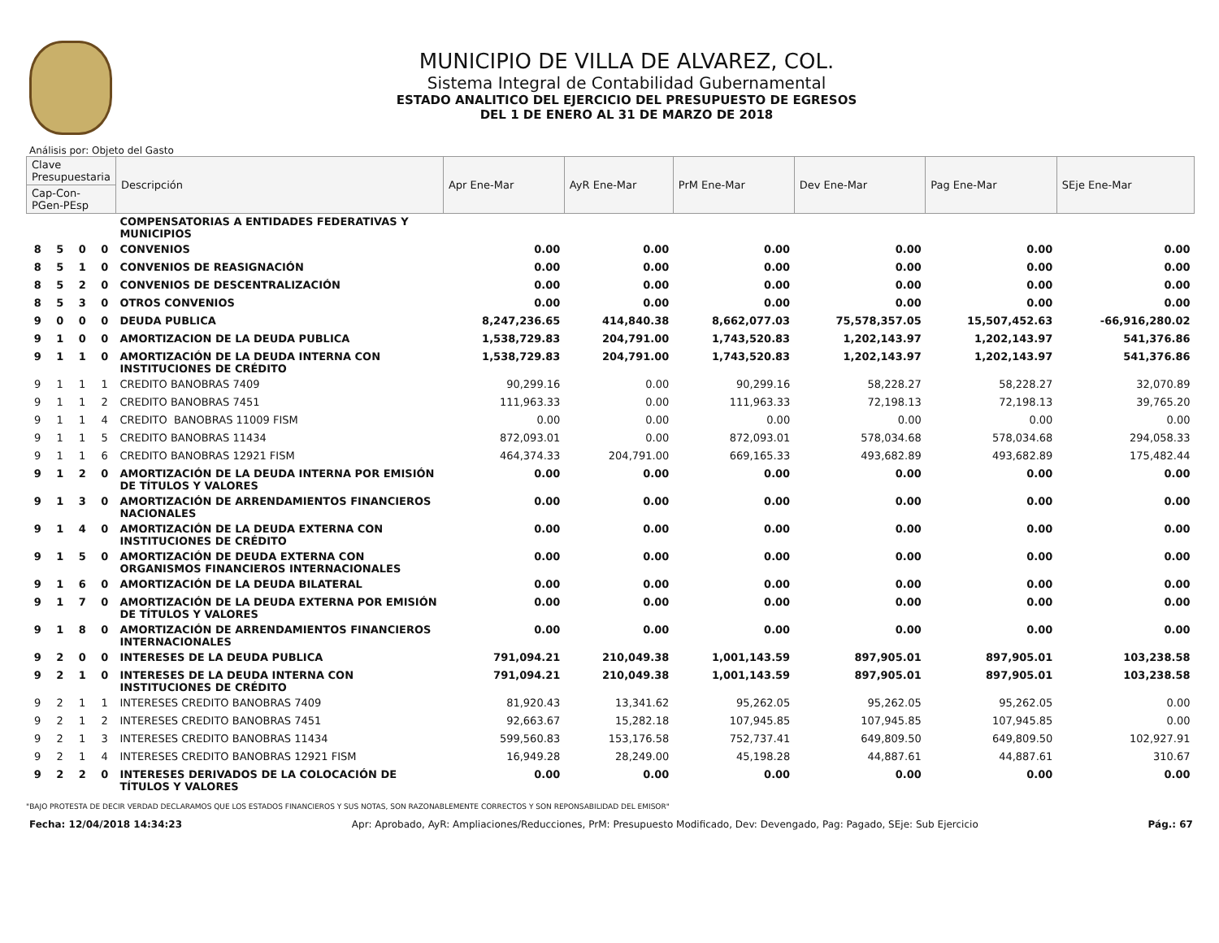MUNICIPIO DE VILLA DE ALVAREZ, COL.
Sistema Integral de Contabilidad Gubernamental
ESTADO ANALITICO DEL EJERCICIO DEL PRESUPUESTO DE EGRESOS
DEL 1 DE ENERO AL 31 DE MARZO DE 2018
Análisis por: Objeto del Gasto
| Clave Presupuestaria | | | | Descripción | Apr Ene-Mar | AyR Ene-Mar | PrM Ene-Mar | Dev Ene-Mar | Pag Ene-Mar | SEje Ene-Mar |
| --- | --- | --- | --- | --- | --- | --- | --- | --- | --- | --- |
| Cap-Con-PGen-PEsp | | | | | | | | | | |
| | | | | COMPENSATORIAS A ENTIDADES FEDERATIVAS Y MUNICIPIOS | | | | | | |
| 8 | 5 | 0 | 0 | CONVENIOS | 0.00 | 0.00 | 0.00 | 0.00 | 0.00 | 0.00 |
| 8 | 5 | 1 | 0 | CONVENIOS DE REASIGNACIÓN | 0.00 | 0.00 | 0.00 | 0.00 | 0.00 | 0.00 |
| 8 | 5 | 2 | 0 | CONVENIOS DE DESCENTRALIZACIÓN | 0.00 | 0.00 | 0.00 | 0.00 | 0.00 | 0.00 |
| 8 | 5 | 3 | 0 | OTROS CONVENIOS | 0.00 | 0.00 | 0.00 | 0.00 | 0.00 | 0.00 |
| 9 | 0 | 0 | 0 | DEUDA PUBLICA | 8,247,236.65 | 414,840.38 | 8,662,077.03 | 75,578,357.05 | 15,507,452.63 | -66,916,280.02 |
| 9 | 1 | 0 | 0 | AMORTIZACION DE LA DEUDA PUBLICA | 1,538,729.83 | 204,791.00 | 1,743,520.83 | 1,202,143.97 | 1,202,143.97 | 541,376.86 |
| 9 | 1 | 1 | 0 | AMORTIZACIÓN DE LA DEUDA INTERNA CON INSTITUCIONES DE CRÉDITO | 1,538,729.83 | 204,791.00 | 1,743,520.83 | 1,202,143.97 | 1,202,143.97 | 541,376.86 |
| 9 | 1 | 1 | 1 | CREDITO BANOBRAS 7409 | 90,299.16 | 0.00 | 90,299.16 | 58,228.27 | 58,228.27 | 32,070.89 |
| 9 | 1 | 1 | 2 | CREDITO BANOBRAS 7451 | 111,963.33 | 0.00 | 111,963.33 | 72,198.13 | 72,198.13 | 39,765.20 |
| 9 | 1 | 1 | 4 | CREDITO BANOBRAS 11009 FISM | 0.00 | 0.00 | 0.00 | 0.00 | 0.00 | 0.00 |
| 9 | 1 | 1 | 5 | CREDITO BANOBRAS 11434 | 872,093.01 | 0.00 | 872,093.01 | 578,034.68 | 578,034.68 | 294,058.33 |
| 9 | 1 | 1 | 6 | CREDITO BANOBRAS 12921 FISM | 464,374.33 | 204,791.00 | 669,165.33 | 493,682.89 | 493,682.89 | 175,482.44 |
| 9 | 1 | 2 | 0 | AMORTIZACIÓN DE LA DEUDA INTERNA POR EMISIÓN DE TÍTULOS Y VALORES | 0.00 | 0.00 | 0.00 | 0.00 | 0.00 | 0.00 |
| 9 | 1 | 3 | 0 | AMORTIZACIÓN DE ARRENDAMIENTOS FINANCIEROS NACIONALES | 0.00 | 0.00 | 0.00 | 0.00 | 0.00 | 0.00 |
| 9 | 1 | 4 | 0 | AMORTIZACIÓN DE LA DEUDA EXTERNA CON INSTITUCIONES DE CRÉDITO | 0.00 | 0.00 | 0.00 | 0.00 | 0.00 | 0.00 |
| 9 | 1 | 5 | 0 | AMORTIZACIÓN DE DEUDA EXTERNA CON ORGANISMOS FINANCIEROS INTERNACIONALES | 0.00 | 0.00 | 0.00 | 0.00 | 0.00 | 0.00 |
| 9 | 1 | 6 | 0 | AMORTIZACIÓN DE LA DEUDA BILATERAL | 0.00 | 0.00 | 0.00 | 0.00 | 0.00 | 0.00 |
| 9 | 1 | 7 | 0 | AMORTIZACIÓN DE LA DEUDA EXTERNA POR EMISIÓN DE TÍTULOS Y VALORES | 0.00 | 0.00 | 0.00 | 0.00 | 0.00 | 0.00 |
| 9 | 1 | 8 | 0 | AMORTIZACIÓN DE ARRENDAMIENTOS FINANCIEROS INTERNACIONALES | 0.00 | 0.00 | 0.00 | 0.00 | 0.00 | 0.00 |
| 9 | 2 | 0 | 0 | INTERESES DE LA DEUDA PUBLICA | 791,094.21 | 210,049.38 | 1,001,143.59 | 897,905.01 | 897,905.01 | 103,238.58 |
| 9 | 2 | 1 | 0 | INTERESES DE LA DEUDA INTERNA CON INSTITUCIONES DE CRÉDITO | 791,094.21 | 210,049.38 | 1,001,143.59 | 897,905.01 | 897,905.01 | 103,238.58 |
| 9 | 2 | 1 | 1 | INTERESES CREDITO BANOBRAS 7409 | 81,920.43 | 13,341.62 | 95,262.05 | 95,262.05 | 95,262.05 | 0.00 |
| 9 | 2 | 1 | 2 | INTERESES CREDITO BANOBRAS 7451 | 92,663.67 | 15,282.18 | 107,945.85 | 107,945.85 | 107,945.85 | 0.00 |
| 9 | 2 | 1 | 3 | INTERESES CREDITO BANOBRAS 11434 | 599,560.83 | 153,176.58 | 752,737.41 | 649,809.50 | 649,809.50 | 102,927.91 |
| 9 | 2 | 1 | 4 | INTERESES CREDITO BANOBRAS 12921 FISM | 16,949.28 | 28,249.00 | 45,198.28 | 44,887.61 | 44,887.61 | 310.67 |
| 9 | 2 | 2 | 0 | INTERESES DERIVADOS DE LA COLOCACIÓN DE TÍTULOS Y VALORES | 0.00 | 0.00 | 0.00 | 0.00 | 0.00 | 0.00 |
"BAJO PROTESTA DE DECIR VERDAD DECLARAMOS QUE LOS ESTADOS FINANCIEROS Y SUS NOTAS, SON RAZONABLEMENTE CORRECTOS Y SON REPONSABILIDAD DEL EMISOR"
Fecha: 12/04/2018 14:34:23 Apr: Aprobado, AyR: Ampliaciones/Reducciones, PrM: Presupuesto Modificado, Dev: Devengado, Pag: Pagado, SEje: Sub Ejercicio Pág.: 67